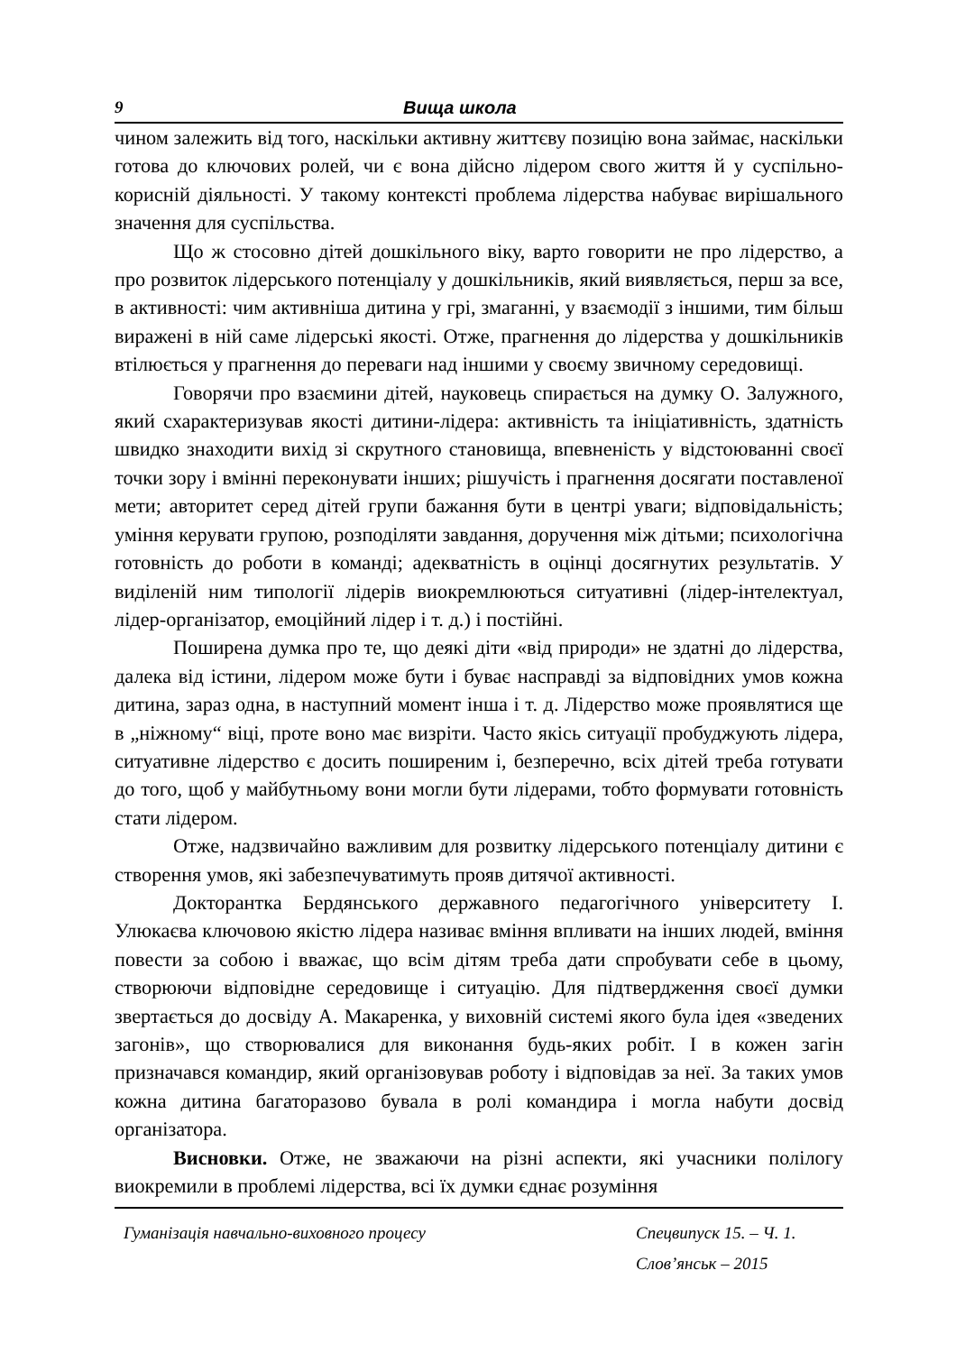9 Вища школа
чином залежить від того, наскільки активну життєву позицію вона займає, наскільки готова до ключових ролей, чи є вона дійсно лідером свого життя й у суспільно-корисній діяльності. У такому контексті проблема лідерства набуває вирішального значення для суспільства.
Що ж стосовно дітей дошкільного віку, варто говорити не про лідерство, а про розвиток лідерського потенціалу у дошкільників, який виявляється, перш за все, в активності: чим активніша дитина у грі, змаганні, у взаємодії з іншими, тим більш виражені в ній саме лідерські якості. Отже, прагнення до лідерства у дошкільників втілюється у прагнення до переваги над іншими у своєму звичному середовищі.
Говорячи про взаємини дітей, науковець спирається на думку О. Залужного, який схарактеризував якості дитини-лідера: активність та ініціативність, здатність швидко знаходити вихід зі скрутного становища, впевненість у відстоюванні своєї точки зору і вмінні переконувати інших; рішучість і прагнення досягати поставленої мети; авторитет серед дітей групи бажання бути в центрі уваги; відповідальність; уміння керувати групою, розподіляти завдання, доручення між дітьми; психологічна готовність до роботи в команді; адекватність в оцінці досягнутих результатів. У виділеній ним типології лідерів виокремлюються ситуативні (лідер-інтелектуал, лідер-організатор, емоційний лідер і т. д.) і постійні.
Поширена думка про те, що деякі діти «від природи» не здатні до лідерства, далека від істини, лідером може бути і буває насправді за відповідних умов кожна дитина, зараз одна, в наступний момент інша і т. д. Лідерство може проявлятися ще в „ніжному“ віці, проте воно має визріти. Часто якісь ситуації пробуджують лідера, ситуативне лідерство є досить поширеним і, безперечно, всіх дітей треба готувати до того, щоб у майбутньому вони могли бути лідерами, тобто формувати готовність стати лідером.
Отже, надзвичайно важливим для розвитку лідерського потенціалу дитини є створення умов, які забезпечуватимуть прояв дитячої активності.
Докторантка Бердянського державного педагогічного університету І. Улюкаєва ключовою якістю лідера називає вміння впливати на інших людей, вміння повести за собою і вважає, що всім дітям треба дати спробувати себе в цьому, створюючи відповідне середовище і ситуацію. Для підтвердження своєї думки звертається до досвіду А. Макаренка, у виховній системі якого була ідея «зведених загонів», що створювалися для виконання будь-яких робіт. І в кожен загін призначався командир, який організовував роботу і відповідав за неї. За таких умов кожна дитина багаторазово бувала в ролі командира і могла набути досвід організатора.
Висновки. Отже, не зважаючи на різні аспекти, які учасники полілогу виокремили в проблемі лідерства, всі їх думки єднає розуміння
Гуманізація навчально-виховного процесу Спецвипуск 15. – Ч. 1.
Слов’янськ – 2015